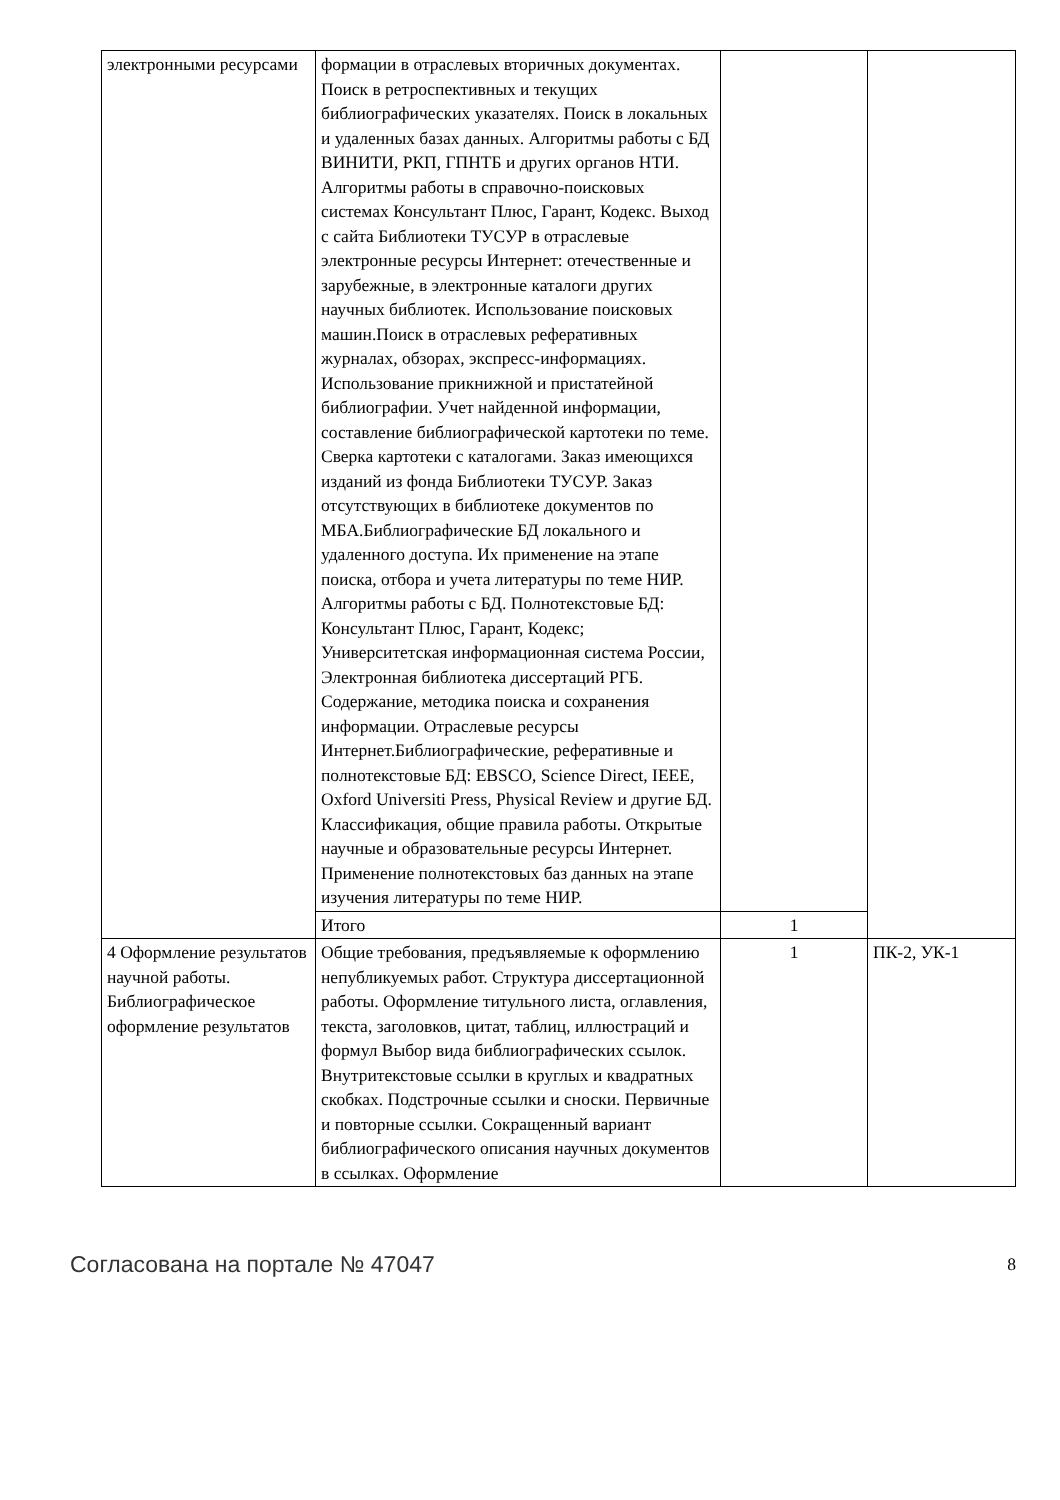| электронными ресурсами | формации в отраслевых вторичных документах. Поиск в ретроспективных и текущих библиографических указателях. Поиск в локальных и удаленных базах данных. Алгоритмы работы с БД ВИНИТИ, РКП, ГПНТБ и других органов НТИ. Алгоритмы работы в справочно-поисковых системах Консультант Плюс, Гарант, Кодекс. Выход с сайта Библиотеки ТУСУР в отраслевые электронные ресурсы Интернет: отечественные и зарубежные, в электронные каталоги других научных библиотек. Использование поисковых машин.Поиск в отраслевых реферативных журналах, обзорах, экспресс-информациях. Использование прикнижной и пристатейной библиографии. Учет найденной информации, составление библиографической картотеки по теме. Сверка картотеки с каталогами. Заказ имеющихся изданий из фонда Библиотеки ТУСУР. Заказ отсутствующих в библиотеке документов по МБА.Библиографические БД локального и удаленного доступа. Их применение на этапе поиска, отбора и учета литературы по теме НИР. Алгоритмы работы с БД. Полнотекстовые БД: Консультант Плюс, Гарант, Кодекс; Университетская информационная система России, Электронная библиотека диссертаций РГБ. Содержание, методика поиска и сохранения информации. Отраслевые ресурсы Интернет.Библиографические, реферативные и полнотекстовые БД: EBSCO, Science Direct, IEEE, Oxford Universiti Press, Physical Review и другие БД. Классификация, общие правила работы. Открытые научные и образовательные ресурсы Интернет. Применение полнотекстовых баз данных на этапе изучения литературы по теме НИР. | | |
| | Итого | 1 | |
| 4 Оформление результатов научной работы. Библиографическое оформление результатов | Общие требования, предъявляемые к оформлению непубликуемых работ. Структура диссертационной работы. Оформление титульного листа, оглавления, текста, заголовков, цитат, таблиц, иллюстраций и формул Выбор вида библиографических ссылок. Внутритекстовые ссылки в круглых и квадратных скобках. Подстрочные ссылки и сноски. Первичные и повторные ссылки. Сокращенный вариант библиографического описания научных документов в ссылках. Оформление | 1 | ПК-2, УК-1 |
Согласована на портале № 47047 8